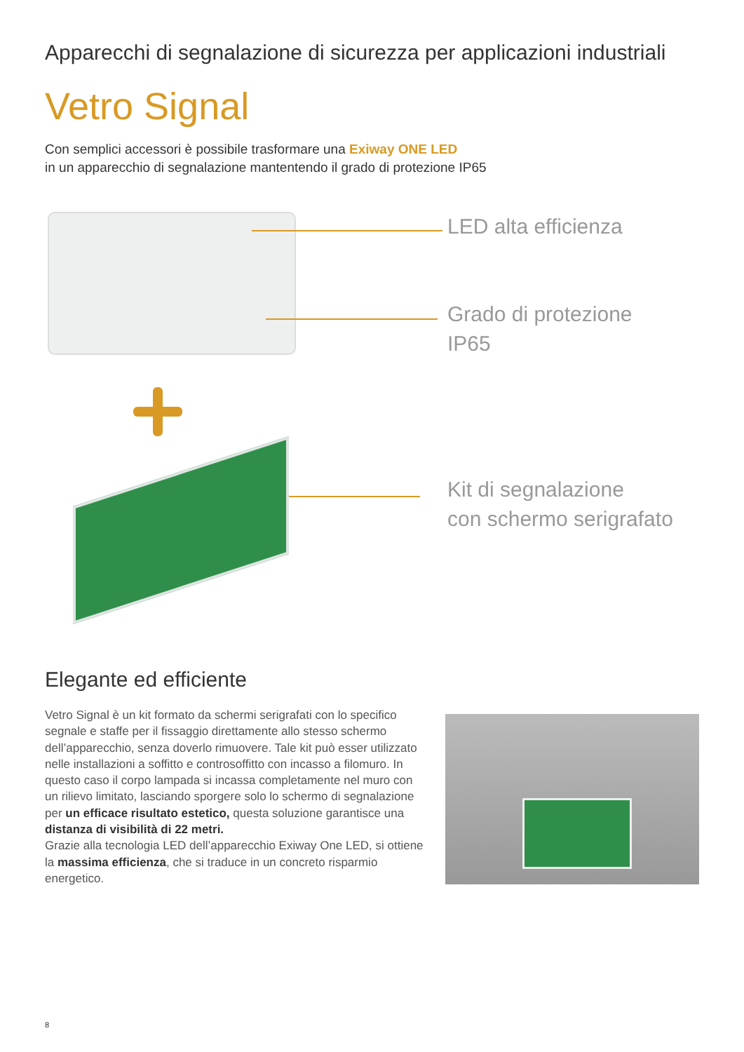Apparecchi di segnalazione di sicurezza per applicazioni industriali
Vetro Signal
Con semplici accessori è possibile trasformare una Exiway ONE LED
in un apparecchio di segnalazione mantentendo il grado di protezione IP65
LED alta efficienza
Grado di protezione
IP65
Kit di segnalazione
con schermo serigrafato
Elegante ed efficiente
Vetro Signal è un kit formato da schermi serigrafati con lo specifico segnale e staffe per il fissaggio direttamente allo stesso schermo dell’apparecchio, senza doverlo rimuovere. Tale kit può esser utilizzato nelle installazioni a soffitto e controsoffitto con incasso a filomuro. In questo caso il corpo lampada si incassa completamente nel muro con un rilievo limitato, lasciando sporgere solo lo schermo di segnalazione per un efficace risultato estetico, questa soluzione garantisce una distanza di visibilità di 22 metri.
Grazie alla tecnologia LED dell’apparecchio Exiway One LED, si ottiene la massima efficienza, che si traduce in un concreto risparmio energetico.
8